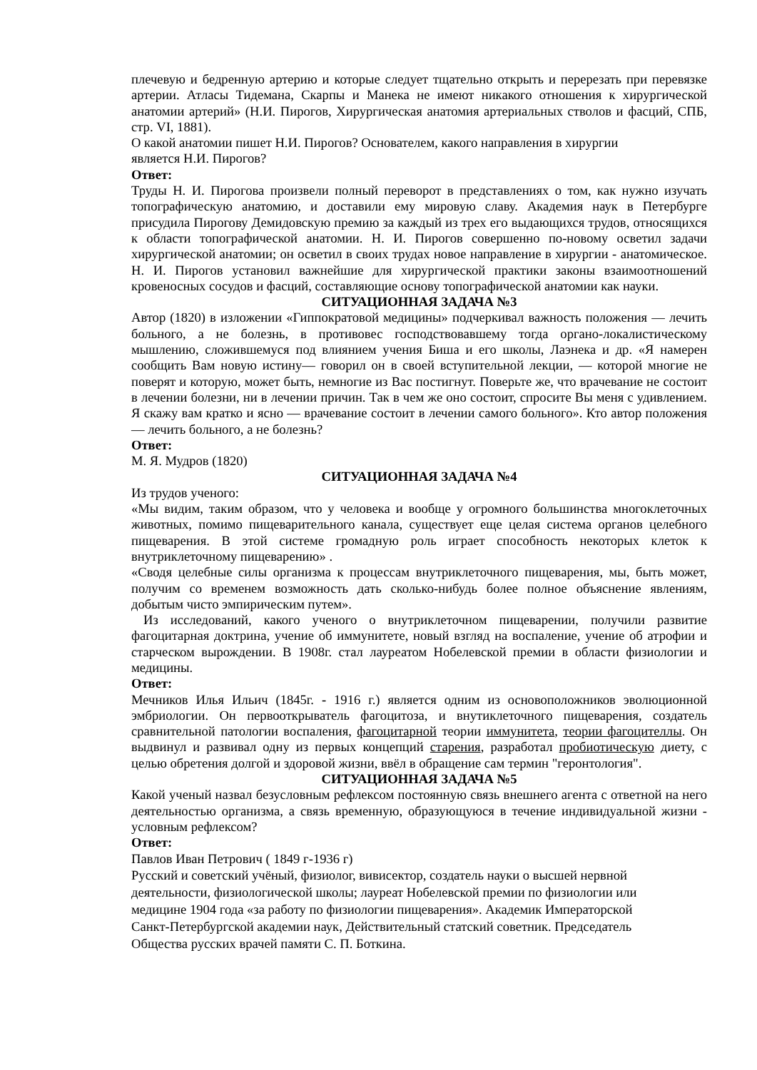плечевую и бедренную артерию и которые следует тщательно открыть и перерезать при перевязке артерии. Атласы Тидемана, Скарпы и Манека не имеют никакого отношения к хирургической анатомии артерий» (Н.И. Пирогов, Хирургическая анатомия артериальных стволов и фасций, СПБ, стр. VI, 1881).
О какой анатомии пишет Н.И. Пирогов? Основателем, какого направления в хирургии
является Н.И. Пирогов?
Ответ:
Труды Н. И. Пирогова произвели полный переворот в представлениях о том, как нужно изучать топографическую анатомию, и доставили ему мировую славу. Академия наук в Петербурге присудила Пирогову Демидовскую премию за каждый из трех его выдающихся трудов, относящихся к области топографической анатомии. Н. И. Пирогов совершенно по-новому осветил задачи хирургической анатомии; он осветил в своих трудах новое направление в хирургии - анатомическое. Н. И. Пирогов установил важнейшие для хирургической практики законы взаимоотношений кровеносных сосудов и фасций, составляющие основу топографической анатомии как науки.
СИТУАЦИОННАЯ ЗАДАЧА №3
Автор (1820) в изложении «Гиппократовой медицины» подчеркивал важность положения — лечить больного, а не болезнь, в противовес господствовавшему тогда органо-локалистическому мышлению, сложившемуся под влиянием учения Биша и его школы, Лаэнека и др. «Я намерен сообщить Вам новую истину— говорил он в своей вступительной лекции, — которой многие не поверят и которую, может быть, немногие из Вас постигнут. Поверьте же, что врачевание не состоит в лечении болезни, ни в лечении причин. Так в чем же оно состоит, спросите Вы меня с удивлением. Я скажу вам кратко и ясно — врачевание состоит в лечении самого больного». Кто автор положения — лечить больного, а не болезнь?
Ответ:
М. Я. Мудров (1820)
СИТУАЦИОННАЯ ЗАДАЧА №4
Из трудов ученого:
«Мы видим, таким образом, что у человека и вообще у огромного большинства многоклеточных животных, помимо пищеварительного канала, существует еще целая система органов целебного пищеварения. В этой системе громадную роль играет способность некоторых клеток к внутриклеточному пищеварению» .
«Сводя целебные силы организма к процессам внутриклеточного пищеварения, мы, быть может, получим со временем возможность дать сколько-нибудь более полное объяснение явлениям, добытым чисто эмпирическим путем».
Из исследований, какого ученого о внутриклеточном пищеварении, получили развитие фагоцитарная доктрина, учение об иммунитете, новый взгляд на воспаление, учение об атрофии и старческом вырождении. В 1908г. стал лауреатом Нобелевской премии в области физиологии и медицины.
Ответ:
Мечников Илья Ильич (1845г. - 1916 г.) является одним из основоположников эволюционной эмбриологии. Он первооткрыватель фагоцитоза, и внутиклеточного пищеварения, создатель сравнительной патологии воспаления, фагоцитарной теории иммунитета, теории фагоцителлы. Он выдвинул и развивал одну из первых концепций старения, разработал пробиотическую диету, с целью обретения долгой и здоровой жизни, ввёл в обращение сам термин "геронтология".
СИТУАЦИОННАЯ ЗАДАЧА №5
Какой ученый назвал безусловным рефлексом постоянную связь внешнего агента с ответной на него деятельностью организма, а связь временную, образующуюся в течение индивидуальной жизни - условным рефлексом?
Ответ:
Павлов Иван Петрович ( 1849 г-1936 г)
Русский и советский учёный, физиолог, вивисектор, создатель науки о высшей нервной
деятельности, физиологической школы; лауреат Нобелевской премии по физиологии или
медицине 1904 года «за работу по физиологии пищеварения». Академик Императорской
Санкт-Петербургской академии наук, Действительный статский советник. Председатель
Общества русских врачей памяти С. П. Боткина.